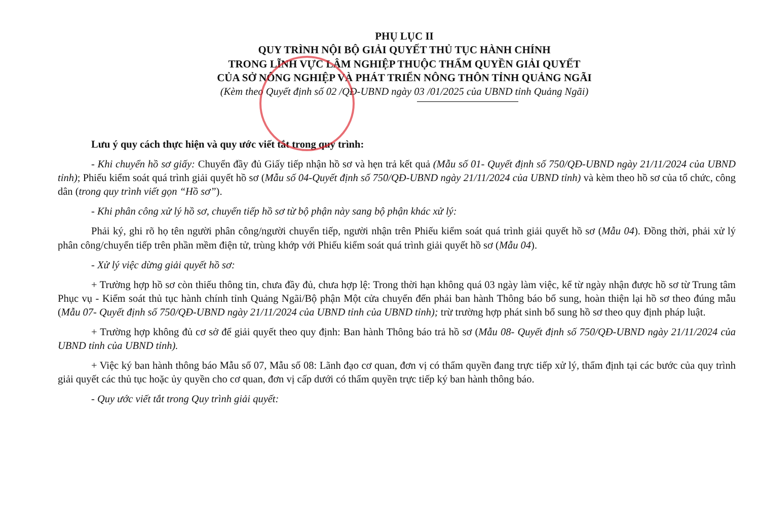PHỤ LỤC II
QUY TRÌNH NỘI BỘ GIẢI QUYẾT THỦ TỤC HÀNH CHÍNH
TRONG LĨNH VỰC LÂM NGHIỆP THUỘC THẨM QUYỀN GIẢI QUYẾT
CỦA SỞ NÔNG NGHIỆP VÀ PHÁT TRIỂN NÔNG THÔN TỈNH QUẢNG NGÃI
(Kèm theo Quyết định số 02 /QĐ-UBND ngày 03 /01/2025 của UBND tỉnh Quảng Ngãi)
Lưu ý quy cách thực hiện và quy ước viết tắt trong quy trình:
- Khi chuyển hồ sơ giấy: Chuyển đầy đủ Giấy tiếp nhận hồ sơ và hẹn trả kết quả (Mẫu số 01- Quyết định số 750/QĐ-UBND ngày 21/11/2024 của UBND tỉnh); Phiếu kiểm soát quá trình giải quyết hồ sơ (Mẫu số 04-Quyết định số 750/QĐ-UBND ngày 21/11/2024 của UBND tỉnh) và kèm theo hồ sơ của tổ chức, công dân (trong quy trình viết gọn “Hồ sơ”).
- Khi phân công xử lý hồ sơ, chuyển tiếp hồ sơ từ bộ phận này sang bộ phận khác xử lý:
Phải ký, ghi rõ họ tên người phân công/người chuyển tiếp, người nhận trên Phiếu kiểm soát quá trình giải quyết hồ sơ (Mẫu 04). Đồng thời, phải xử lý phân công/chuyển tiếp trên phần mềm điện tử, trùng khớp với Phiếu kiểm soát quá trình giải quyết hồ sơ (Mẫu 04).
- Xử lý việc dừng giải quyết hồ sơ:
+ Trường hợp hồ sơ còn thiếu thông tin, chưa đầy đủ, chưa hợp lệ: Trong thời hạn không quá 03 ngày làm việc, kể từ ngày nhận được hồ sơ từ Trung tâm Phục vụ - Kiểm soát thủ tục hành chính tỉnh Quảng Ngãi/Bộ phận Một cửa chuyển đến phải ban hành Thông báo bổ sung, hoàn thiện lại hồ sơ theo đúng mẫu (Mẫu 07- Quyết định số 750/QĐ-UBND ngày 21/11/2024 của UBND tỉnh của UBND tỉnh); trừ trường hợp phát sinh bổ sung hồ sơ theo quy định pháp luật.
+ Trường hợp không đủ cơ sở để giải quyết theo quy định: Ban hành Thông báo trả hồ sơ (Mẫu 08- Quyết định số 750/QĐ-UBND ngày 21/11/2024 của UBND tỉnh của UBND tỉnh).
+ Việc ký ban hành thông báo Mẫu số 07, Mẫu số 08: Lãnh đạo cơ quan, đơn vị có thẩm quyền đang trực tiếp xử lý, thẩm định tại các bước của quy trình giải quyết các thủ tục hoặc ủy quyền cho cơ quan, đơn vị cấp dưới có thẩm quyền trực tiếp ký ban hành thông báo.
- Quy ước viết tắt trong Quy trình giải quyết: